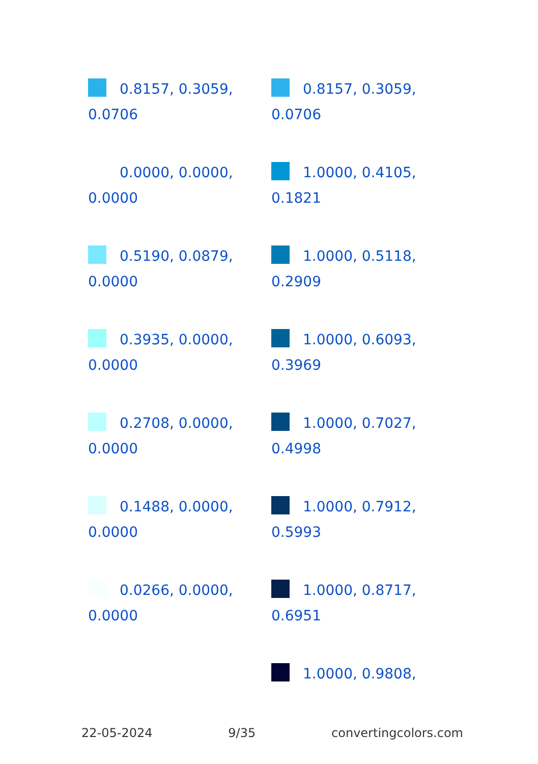0.8157, 0.3059, 0.0706
0.0000, 0.0000, 0.0000
0.5190, 0.0879, 0.0000
0.3935, 0.0000, 0.0000
0.2708, 0.0000, 0.0000
0.1488, 0.0000, 0.0000
0.0266, 0.0000, 0.0000
0.8157, 0.3059, 0.0706
1.0000, 0.4105, 0.1821
1.0000, 0.5118, 0.2909
1.0000, 0.6093, 0.3969
1.0000, 0.7027, 0.4998
1.0000, 0.7912, 0.5993
1.0000, 0.8717, 0.6951
1.0000, 0.9808,
22-05-2024 9/35 convertingcolors.com